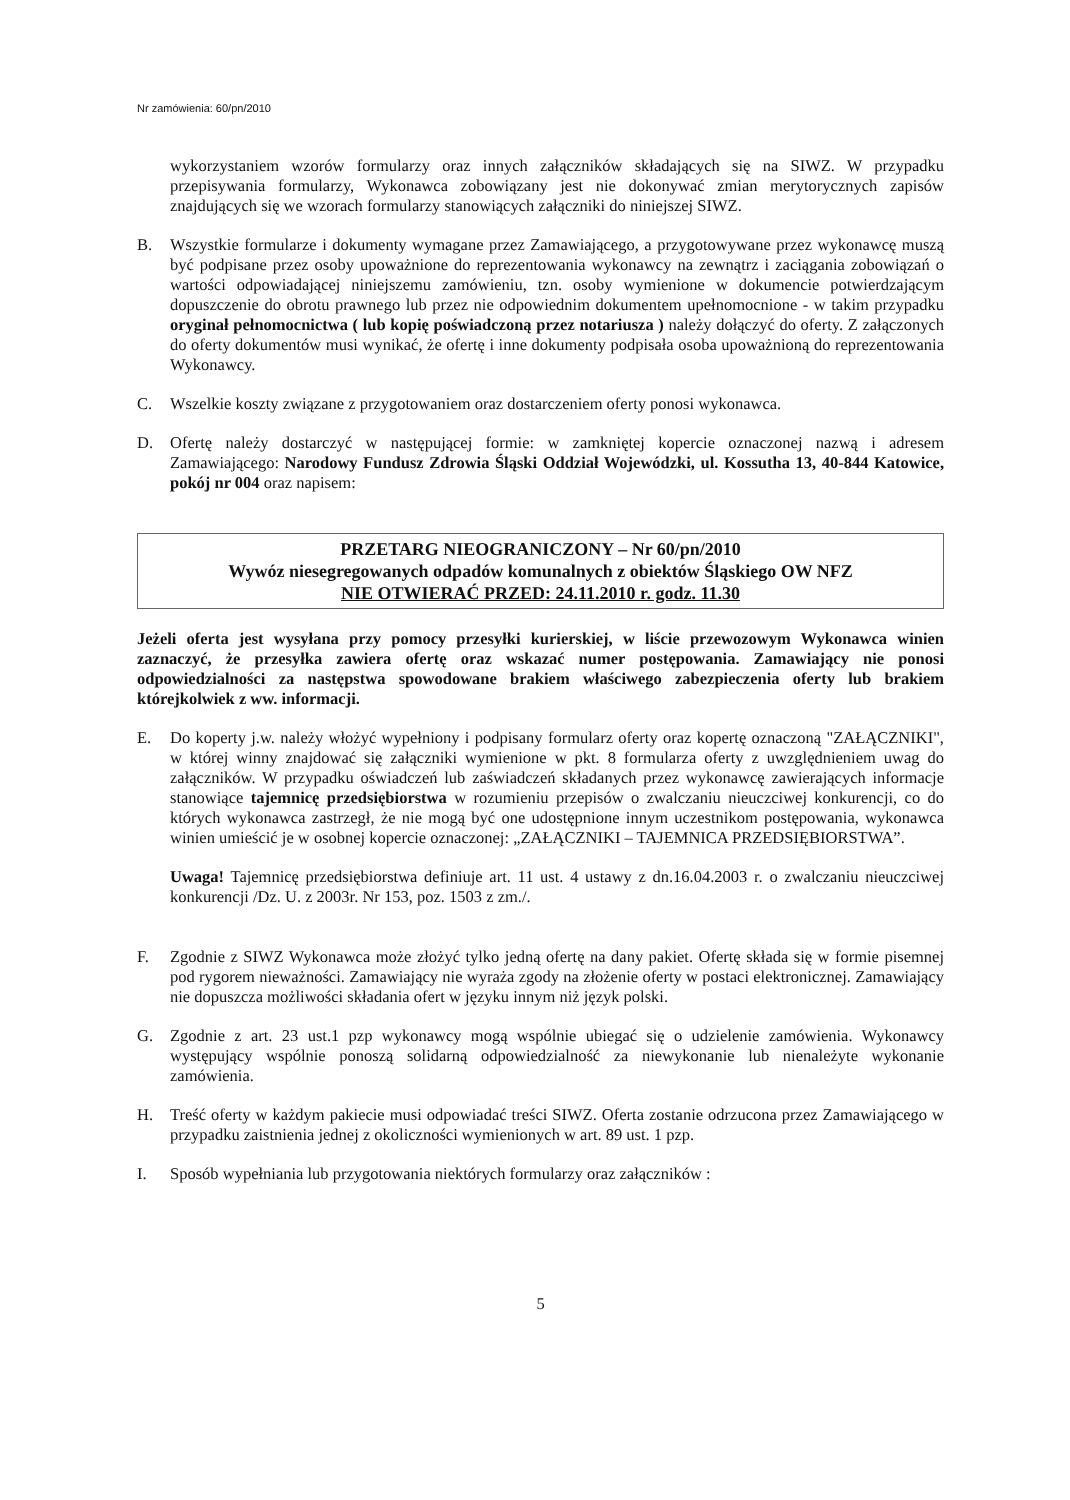Nr zamówienia: 60/pn/2010
wykorzystaniem wzorów formularzy oraz innych załączników składających się na SIWZ. W przypadku przepisywania formularzy, Wykonawca zobowiązany jest nie dokonywać zmian merytorycznych zapisów znajdujących się we wzorach formularzy stanowiących załączniki do niniejszej SIWZ.
B. Wszystkie formularze i dokumenty wymagane przez Zamawiającego, a przygotowywane przez wykonawcę muszą być podpisane przez osoby upoważnione do reprezentowania wykonawcy na zewnątrz i zaciągania zobowiązań o wartości odpowiadającej niniejszemu zamówieniu, tzn. osoby wymienione w dokumencie potwierdzającym dopuszczenie do obrotu prawnego lub przez nie odpowiednim dokumentem upełnomocnione - w takim przypadku oryginał pełnomocnictwa ( lub kopię poświadczoną przez notariusza ) należy dołączyć do oferty. Z załączonych do oferty dokumentów musi wynikać, że ofertę i inne dokumenty podpisała osoba upoważnioną do reprezentowania Wykonawcy.
C. Wszelkie koszty związane z przygotowaniem oraz dostarczeniem oferty ponosi wykonawca.
D. Ofertę należy dostarczyć w następującej formie: w zamkniętej kopercie oznaczonej nazwą i adresem Zamawiającego: Narodowy Fundusz Zdrowia Śląski Oddział Wojewódzki, ul. Kossutha 13, 40-844 Katowice, pokój nr 004 oraz napisem:
PRZETARG NIEOGRANICZONY – Nr 60/pn/2010
Wywóz niesegregowanych odpadów komunalnych z obiektów Śląskiego OW NFZ
NIE OTWIERAĆ PRZED: 24.11.2010 r. godz. 11.30
Jeżeli oferta jest wysyłana przy pomocy przesyłki kurierskiej, w liście przewozowym Wykonawca winien zaznaczyć, że przesyłka zawiera ofertę oraz wskazać numer postępowania. Zamawiający nie ponosi odpowiedzialności za następstwa spowodowane brakiem właściwego zabezpieczenia oferty lub brakiem którejkolwiek z ww. informacji.
E. Do koperty j.w. należy włożyć wypełniony i podpisany formularz oferty oraz kopertę oznaczoną "ZAŁĄCZNIKI", w której winny znajdować się załączniki wymienione w pkt. 8 formularza oferty z uwzględnieniem uwag do załączników. W przypadku oświadczeń lub zaświadczeń składanych przez wykonawcę zawierających informacje stanowiące tajemnicę przedsiębiorstwa w rozumieniu przepisów o zwalczaniu nieuczciwej konkurencji, co do których wykonawca zastrzegł, że nie mogą być one udostępnione innym uczestnikom postępowania, wykonawca winien umieścić je w osobnej kopercie oznaczonej: „ZAŁĄCZNIKI – TAJEMNICA PRZEDSIĘBIORSTWA”.
Uwaga! Tajemnicę przedsiębiorstwa definiuje art. 11 ust. 4 ustawy z dn.16.04.2003 r. o zwalczaniu nieuczciwej konkurencji /Dz. U. z 2003r. Nr 153, poz. 1503 z zm./.
F. Zgodnie z SIWZ Wykonawca może złożyć tylko jedną ofertę na dany pakiet. Ofertę składa się w formie pisemnej pod rygorem nieważności. Zamawiający nie wyraża zgody na złożenie oferty w postaci elektronicznej. Zamawiający nie dopuszcza możliwości składania ofert w języku innym niż język polski.
G. Zgodnie z art. 23 ust.1 pzp wykonawcy mogą wspólnie ubiegać się o udzielenie zamówienia. Wykonawcy występujący wspólnie ponoszą solidarną odpowiedzialność za niewykonanie lub nienależyte wykonanie zamówienia.
H. Treść oferty w każdym pakiecie musi odpowiadać treści SIWZ. Oferta zostanie odrzucona przez Zamawiającego w przypadku zaistnienia jednej z okoliczności wymienionych w art. 89 ust. 1 pzp.
I. Sposób wypełniania lub przygotowania niektórych formularzy oraz załączników :
5